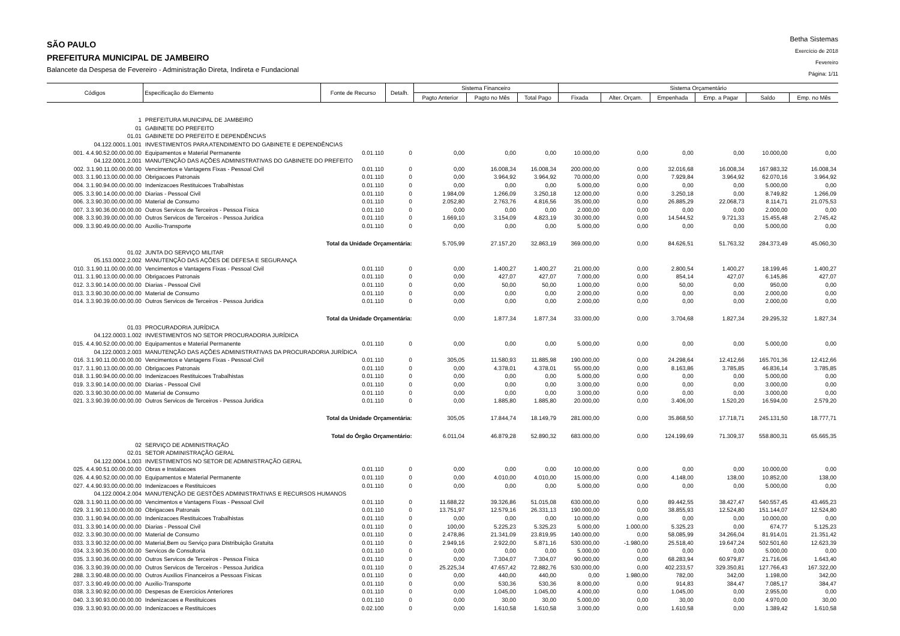SÃO PAULO
PREFEITURA MUNICIPAL DE JAMBEIRO
Balancete da Despesa de Fevereiro - Administração Direta, Indireta e Fundacional
Betha Sistemas
Exercício de 2018
Fevereiro
Página: 1/11
| Códigos | Especificação do Elemento | Fonte de Recurso | Detalh. | Sistema Financeiro | | | Sistema Orçamentário | | | | | |
| --- | --- | --- | --- | --- | --- | --- | --- | --- | --- | --- | --- | --- |
| | | | | Pagto Anterior | Pagto no Mês | Total Pago | Fixada | Alter. Orçam. | Empenhada | Emp. a Pagar | Saldo | Emp. no Mês |
| 1 | PREFEITURA MUNICIPAL DE JAMBEIRO | | | | | | | | | | | |
| 01 | GABINETE DO PREFEITO | | | | | | | | | | | |
| 01.01 | GABINETE DO PREFEITO E DEPENDÊNCIAS | | | | | | | | | | | |
| 04.122.0001.1.001 | INVESTIMENTOS PARA ATENDIMENTO DO GABINETE E DEPENDÊNCIAS | | | | | | | | | | | |
| 001. 4.4.90.52.00.00.00.00 | Equipamentos e Material Permanente | 0.01.110 | 0 | 0,00 | 0,00 | 0,00 | 10.000,00 | 0,00 | 0,00 | 0,00 | 10.000,00 | 0,00 |
| 04.122.0001.2.001 | MANUTENÇÃO DAS AÇÕES ADMINISTRATIVAS DO GABINETE DO PREFEITO | | | | | | | | | | | |
| 002. 3.1.90.11.00.00.00.00 | Vencimentos e Vantagens Fixas - Pessoal Civil | 0.01.110 | 0 | 0,00 | 16.008,34 | 16.008,34 | 200.000,00 | 0,00 | 32.016,68 | 16.008,34 | 167.983,32 | 16.008,34 |
| 003. 3.1.90.13.00.00.00.00 | Obrigacoes Patronais | 0.01.110 | 0 | 0,00 | 3.964,92 | 3.964,92 | 70.000,00 | 0,00 | 7.929,84 | 3.964,92 | 62.070,16 | 3.964,92 |
| 004. 3.1.90.94.00.00.00.00 | Indenizacoes Restituicoes Trabalhistas | 0.01.110 | 0 | 0,00 | 0,00 | 0,00 | 5.000,00 | 0,00 | 0,00 | 0,00 | 5.000,00 | 0,00 |
| 005. 3.3.90.14.00.00.00.00 | Diarias - Pessoal Civil | 0.01.110 | 0 | 1.984,09 | 1.266,09 | 3.250,18 | 12.000,00 | 0,00 | 3.250,18 | 0,00 | 8.749,82 | 1.266,09 |
| 006. 3.3.90.30.00.00.00.00 | Material de Consumo | 0.01.110 | 0 | 2.052,80 | 2.763,76 | 4.816,56 | 35.000,00 | 0,00 | 26.885,29 | 22.068,73 | 8.114,71 | 21.075,53 |
| 007. 3.3.90.36.00.00.00.00 | Outros Servicos de Terceiros - Pessoa Fisica | 0.01.110 | 0 | 0,00 | 0,00 | 0,00 | 2.000,00 | 0,00 | 0,00 | 0,00 | 2.000,00 | 0,00 |
| 008. 3.3.90.39.00.00.00.00 | Outros Servicos de Terceiros - Pessoa Juridica | 0.01.110 | 0 | 1.669,10 | 3.154,09 | 4.823,19 | 30.000,00 | 0,00 | 14.544,52 | 9.721,33 | 15.455,48 | 2.745,42 |
| 009. 3.3.90.49.00.00.00.00 | Auxilio-Transporte | 0.01.110 | 0 | 0,00 | 0,00 | 0,00 | 5.000,00 | 0,00 | 0,00 | 0,00 | 5.000,00 | 0,00 |
| | Total da Unidade Orçamentária: | | | 5.705,99 | 27.157,20 | 32.863,19 | 369.000,00 | 0,00 | 84.626,51 | 51.763,32 | 284.373,49 | 45.060,30 |
| 01.02 | JUNTA DO SERVIÇO MILITAR | | | | | | | | | | | |
| 05.153.0002.2.002 | MANUTENÇÃO DAS AÇÕES DE DEFESA E SEGURANÇA | | | | | | | | | | | |
| 010. 3.1.90.11.00.00.00.00 | Vencimentos e Vantagens Fixas - Pessoal Civil | 0.01.110 | 0 | 0,00 | 1.400,27 | 1.400,27 | 21.000,00 | 0,00 | 2.800,54 | 1.400,27 | 18.199,46 | 1.400,27 |
| 011. 3.1.90.13.00.00.00.00 | Obrigacoes Patronais | 0.01.110 | 0 | 0,00 | 427,07 | 427,07 | 7.000,00 | 0,00 | 854,14 | 427,07 | 6.145,86 | 427,07 |
| 012. 3.3.90.14.00.00.00.00 | Diarias - Pessoal Civil | 0.01.110 | 0 | 0,00 | 50,00 | 50,00 | 1.000,00 | 0,00 | 50,00 | 0,00 | 950,00 | 0,00 |
| 013. 3.3.90.30.00.00.00.00 | Material de Consumo | 0.01.110 | 0 | 0,00 | 0,00 | 0,00 | 2.000,00 | 0,00 | 0,00 | 0,00 | 2.000,00 | 0,00 |
| 014. 3.3.90.39.00.00.00.00 | Outros Servicos de Terceiros - Pessoa Juridica | 0.01.110 | 0 | 0,00 | 0,00 | 0,00 | 2.000,00 | 0,00 | 0,00 | 0,00 | 2.000,00 | 0,00 |
| | Total da Unidade Orçamentária: | | | 0,00 | 1.877,34 | 1.877,34 | 33.000,00 | 0,00 | 3.704,68 | 1.827,34 | 29.295,32 | 1.827,34 |
| 01.03 | PROCURADORIA JURÍDICA | | | | | | | | | | | |
| 04.122.0003.1.002 | INVESTIMENTOS NO SETOR PROCURADORIA JURÍDICA | | | | | | | | | | | |
| 015. 4.4.90.52.00.00.00.00 | Equipamentos e Material Permanente | 0.01.110 | 0 | 0,00 | 0,00 | 0,00 | 5.000,00 | 0,00 | 0,00 | 0,00 | 5.000,00 | 0,00 |
| 04.122.0003.2.003 | MANUTENÇÃO DAS AÇÕES ADMINISTRATIVAS DA PROCURADORIA JURÍDICA | | | | | | | | | | | |
| 016. 3.1.90.11.00.00.00.00 | Vencimentos e Vantagens Fixas - Pessoal Civil | 0.01.110 | 0 | 305,05 | 11.580,93 | 11.885,98 | 190.000,00 | 0,00 | 24.298,64 | 12.412,66 | 165.701,36 | 12.412,66 |
| 017. 3.1.90.13.00.00.00.00 | Obrigacoes Patronais | 0.01.110 | 0 | 0,00 | 4.378,01 | 4.378,01 | 55.000,00 | 0,00 | 8.163,86 | 3.785,85 | 46.836,14 | 3.785,85 |
| 018. 3.1.90.94.00.00.00.00 | Indenizacoes Restituicoes Trabalhistas | 0.01.110 | 0 | 0,00 | 0,00 | 0,00 | 5.000,00 | 0,00 | 0,00 | 0,00 | 5.000,00 | 0,00 |
| 019. 3.3.90.14.00.00.00.00 | Diarias - Pessoal Civil | 0.01.110 | 0 | 0,00 | 0,00 | 0,00 | 3.000,00 | 0,00 | 0,00 | 0,00 | 3.000,00 | 0,00 |
| 020. 3.3.90.30.00.00.00.00 | Material de Consumo | 0.01.110 | 0 | 0,00 | 0,00 | 0,00 | 3.000,00 | 0,00 | 0,00 | 0,00 | 3.000,00 | 0,00 |
| 021. 3.3.90.39.00.00.00.00 | Outros Servicos de Terceiros - Pessoa Juridica | 0.01.110 | 0 | 0,00 | 1.885,80 | 1.885,80 | 20.000,00 | 0,00 | 3.406,00 | 1.520,20 | 16.594,00 | 2.579,20 |
| | Total da Unidade Orçamentária: | | | 305,05 | 17.844,74 | 18.149,79 | 281.000,00 | 0,00 | 35.868,50 | 17.718,71 | 245.131,50 | 18.777,71 |
| | Total do Órgão Orçamentário: | | | 6.011,04 | 46.879,28 | 52.890,32 | 683.000,00 | 0,00 | 124.199,69 | 71.309,37 | 558.800,31 | 65.665,35 |
| 02 | SERVIÇO DE ADMINISTRAÇÃO | | | | | | | | | | | |
| 02.01 | SETOR ADMINISTRAÇÃO GERAL | | | | | | | | | | | |
| 04.122.0004.1.003 | INVESTIMENTOS NO SETOR DE ADMINISTRAÇÃO GERAL | | | | | | | | | | | |
| 025. 4.4.90.51.00.00.00.00 | Obras e Instalacoes | 0.01.110 | 0 | 0,00 | 0,00 | 0,00 | 10.000,00 | 0,00 | 0,00 | 0,00 | 10.000,00 | 0,00 |
| 026. 4.4.90.52.00.00.00.00 | Equipamentos e Material Permanente | 0.01.110 | 0 | 0,00 | 4.010,00 | 4.010,00 | 15.000,00 | 0,00 | 4.148,00 | 138,00 | 10.852,00 | 138,00 |
| 027. 4.4.90.93.00.00.00.00 | Indenizacoes e Restituicoes | 0.01.110 | 0 | 0,00 | 0,00 | 0,00 | 5.000,00 | 0,00 | 0,00 | 0,00 | 5.000,00 | 0,00 |
| 04.122.0004.2.004 | MANUTENÇÃO DE GESTÕES ADMINISTRATIVAS E RECURSOS HUMANOS | | | | | | | | | | | |
| 028. 3.1.90.11.00.00.00.00 | Vencimentos e Vantagens Fixas - Pessoal Civil | 0.01.110 | 0 | 11.688,22 | 39.326,86 | 51.015,08 | 630.000,00 | 0,00 | 89.442,55 | 38.427,47 | 540.557,45 | 43.465,23 |
| 029. 3.1.90.13.00.00.00.00 | Obrigacoes Patronais | 0.01.110 | 0 | 13.751,97 | 12.579,16 | 26.331,13 | 190.000,00 | 0,00 | 38.855,93 | 12.524,80 | 151.144,07 | 12.524,80 |
| 030. 3.1.90.94.00.00.00.00 | Indenizacoes Restituicoes Trabalhistas | 0.01.110 | 0 | 0,00 | 0,00 | 0,00 | 10.000,00 | 0,00 | 0,00 | 0,00 | 10.000,00 | 0,00 |
| 031. 3.3.90.14.00.00.00.00 | Diarias - Pessoal Civil | 0.01.110 | 0 | 100,00 | 5.225,23 | 5.325,23 | 5.000,00 | 1.000,00 | 5.325,23 | 0,00 | 674,77 | 5.125,23 |
| 032. 3.3.90.30.00.00.00.00 | Material de Consumo | 0.01.110 | 0 | 2.478,86 | 21.341,09 | 23.819,95 | 140.000,00 | 0,00 | 58.085,99 | 34.266,04 | 81.914,01 | 21.351,42 |
| 033. 3.3.90.32.00.00.00.00 | Material,Bem ou Serviço para Distribuição Gratuita | 0.01.110 | 0 | 2.949,16 | 2.922,00 | 5.871,16 | 530.000,00 | -1.980,00 | 25.518,40 | 19.647,24 | 502.501,60 | 12.623,39 |
| 034. 3.3.90.35.00.00.00.00 | Servicos de Consultoria | 0.01.110 | 0 | 0,00 | 0,00 | 0,00 | 5.000,00 | 0,00 | 0,00 | 0,00 | 5.000,00 | 0,00 |
| 035. 3.3.90.36.00.00.00.00 | Outros Servicos de Terceiros - Pessoa Fisica | 0.01.110 | 0 | 0,00 | 7.304,07 | 7.304,07 | 90.000,00 | 0,00 | 68.283,94 | 60.979,87 | 21.716,06 | 1.643,40 |
| 036. 3.3.90.39.00.00.00.00 | Outros Servicos de Terceiros - Pessoa Juridica | 0.01.110 | 0 | 25.225,34 | 47.657,42 | 72.882,76 | 530.000,00 | 0,00 | 402.233,57 | 329.350,81 | 127.766,43 | 167.322,00 |
| 288. 3.3.90.48.00.00.00.00 | Outros Auxilios Financeiros a Pessoas Fisicas | 0.01.110 | 0 | 0,00 | 440,00 | 440,00 | 0,00 | 1.980,00 | 782,00 | 342,00 | 1.198,00 | 342,00 |
| 037. 3.3.90.49.00.00.00.00 | Auxilio-Transporte | 0.01.110 | 0 | 0,00 | 530,36 | 530,36 | 8.000,00 | 0,00 | 914,83 | 384,47 | 7.085,17 | 384,47 |
| 038. 3.3.90.92.00.00.00.00 | Despesas de Exercicios Anteriores | 0.01.110 | 0 | 0,00 | 1.045,00 | 1.045,00 | 4.000,00 | 0,00 | 1.045,00 | 0,00 | 2.955,00 | 0,00 |
| 040. 3.3.90.93.00.00.00.00 | Indenizacoes e Restituicoes | 0.01.110 | 0 | 0,00 | 30,00 | 30,00 | 5.000,00 | 0,00 | 30,00 | 0,00 | 4.970,00 | 30,00 |
| 039. 3.3.90.93.00.00.00.00 | Indenizacoes e Restituicoes | 0.02.100 | 0 | 0,00 | 1.610,58 | 1.610,58 | 3.000,00 | 0,00 | 1.610,58 | 0,00 | 1.389,42 | 1.610,58 |